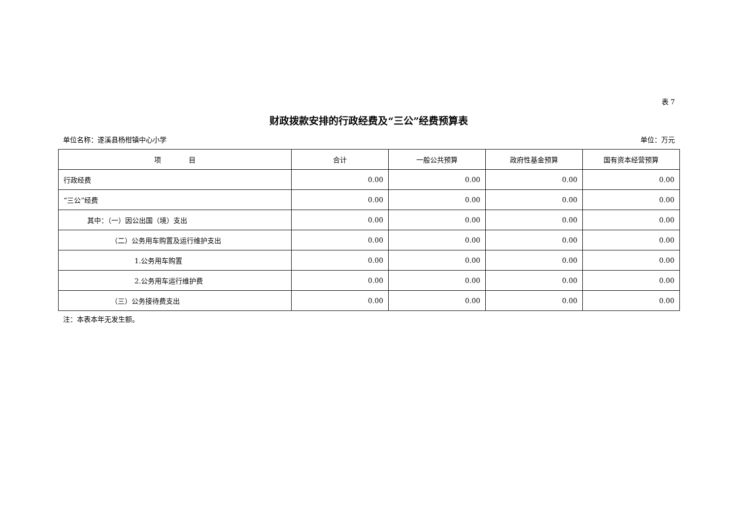表 7
财政拨款安排的行政经费及“三公”经费预算表
单位名称：遂溪县杨柑镇中心小学 单位：万元
| 项 目 | 合计 | 一般公共预算 | 政府性基金预算 | 国有资本经营预算 |
| --- | --- | --- | --- | --- |
| 行政经费 | 0.00 | 0.00 | 0.00 | 0.00 |
| “三公”经费 | 0.00 | 0.00 | 0.00 | 0.00 |
| 其中：（一）因公出国（境）支出 | 0.00 | 0.00 | 0.00 | 0.00 |
| （二）公务用车购置及运行维护支出 | 0.00 | 0.00 | 0.00 | 0.00 |
| 1.公务用车购置 | 0.00 | 0.00 | 0.00 | 0.00 |
| 2.公务用车运行维护费 | 0.00 | 0.00 | 0.00 | 0.00 |
| （三）公务接待费支出 | 0.00 | 0.00 | 0.00 | 0.00 |
注：本表本年无发生额。